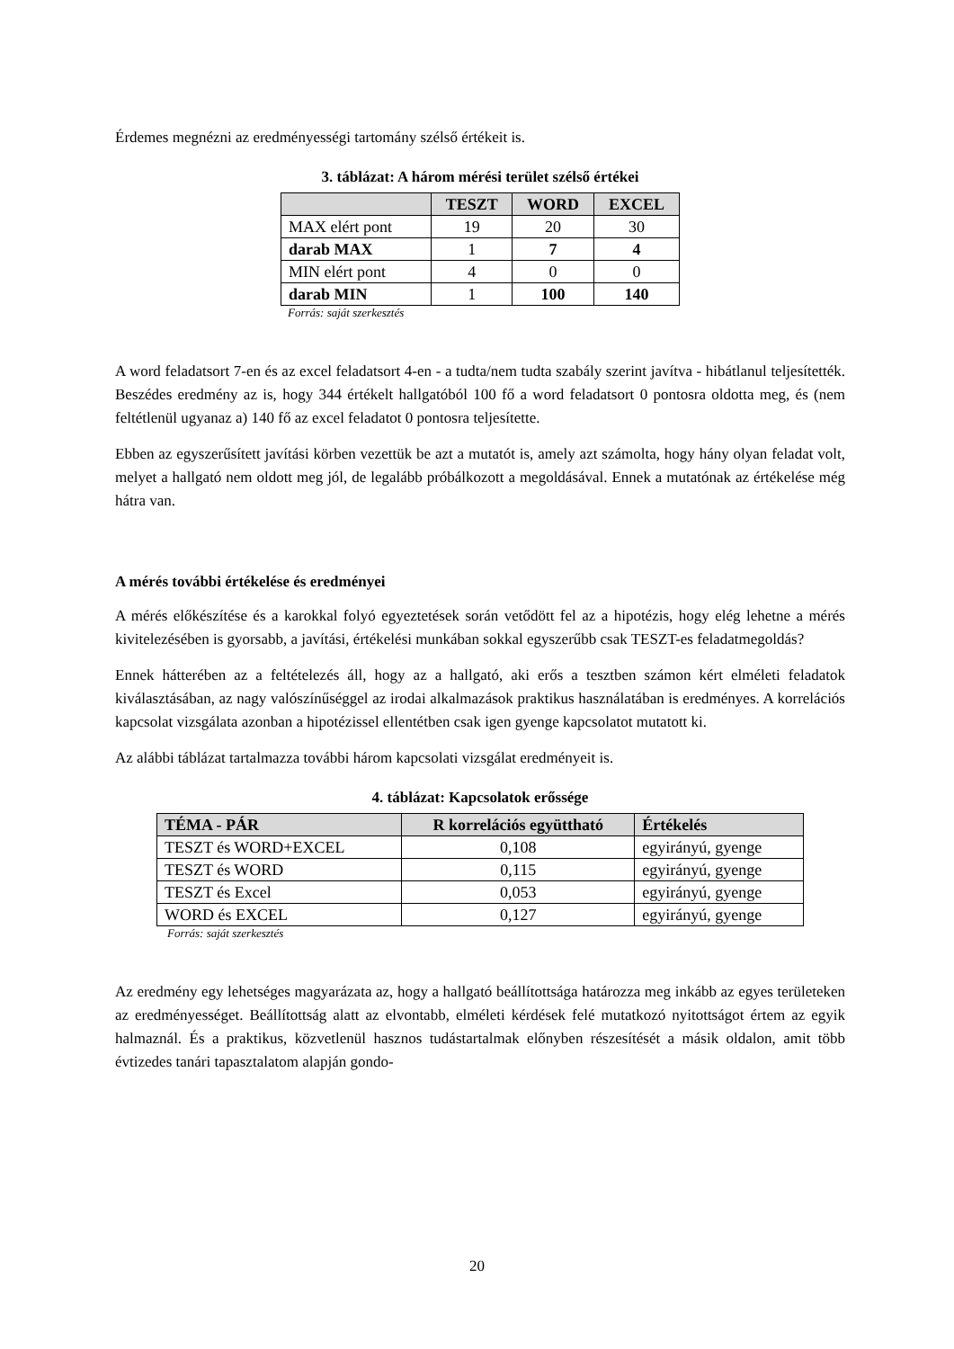Érdemes megnézni az eredményességi tartomány szélső értékeit is.
3. táblázat: A három mérési terület szélső értékei
| | TESZT | WORD | EXCEL |
| --- | --- | --- | --- |
| MAX elért pont | 19 | 20 | 30 |
| darab MAX | 1 | 7 | 4 |
| MIN elért pont | 4 | 0 | 0 |
| darab MIN | 1 | 100 | 140 |
Forrás: saját szerkesztés
A word feladatsort 7-en és az excel feladatsort 4-en - a tudta/nem tudta szabály szerint javítva - hibátlanul teljesítették. Beszédes eredmény az is, hogy 344 értékelt hallgatóból 100 fő a word feladatsort 0 pontosra oldotta meg, és (nem feltétlenül ugyanaz a) 140 fő az excel feladatot 0 pontosra teljesítette.
Ebben az egyszerűsített javítási körben vezettük be azt a mutatót is, amely azt számolta, hogy hány olyan feladat volt, melyet a hallgató nem oldott meg jól, de legalább próbálkozott a megoldásával. Ennek a mutatónak az értékelése még hátra van.
A mérés további értékelése és eredményei
A mérés előkészítése és a karokkal folyó egyeztetések során vetődött fel az a hipotézis, hogy elég lehetne a mérés kivitelezésében is gyorsabb, a javítási, értékelési munkában sokkal egyszerűbb csak TESZT-es feladatmegoldás?
Ennek hátterében az a feltételezés áll, hogy az a hallgató, aki erős a tesztben számon kért elméleti feladatok kiválasztásában, az nagy valószínűséggel az irodai alkalmazások praktikus használatában is eredményes. A korrelációs kapcsolat vizsgálata azonban a hipotézissel ellentétben csak igen gyenge kapcsolatot mutatott ki.
Az alábbi táblázat tartalmazza további három kapcsolati vizsgálat eredményeit is.
4. táblázat: Kapcsolatok erőssége
| TÉMA - PÁR | R korrelációs együttható | Értékelés |
| --- | --- | --- |
| TESZT és WORD+EXCEL | 0,108 | egyirányú, gyenge |
| TESZT és WORD | 0,115 | egyirányú, gyenge |
| TESZT és Excel | 0,053 | egyirányú, gyenge |
| WORD és EXCEL | 0,127 | egyirányú, gyenge |
Forrás: saját szerkesztés
Az eredmény egy lehetséges magyarázata az, hogy a hallgató beállítottsága határozza meg inkább az egyes területeken az eredményességet. Beállítottság alatt az elvontabb, elméleti kérdések felé mutatkozó nyitottságot értem az egyik halmaznál. És a praktikus, közvetlenül hasznos tudástartalmak előnyben részesítését a másik oldalon, amit több évtizedes tanári tapasztalatom alapján gondo-
20